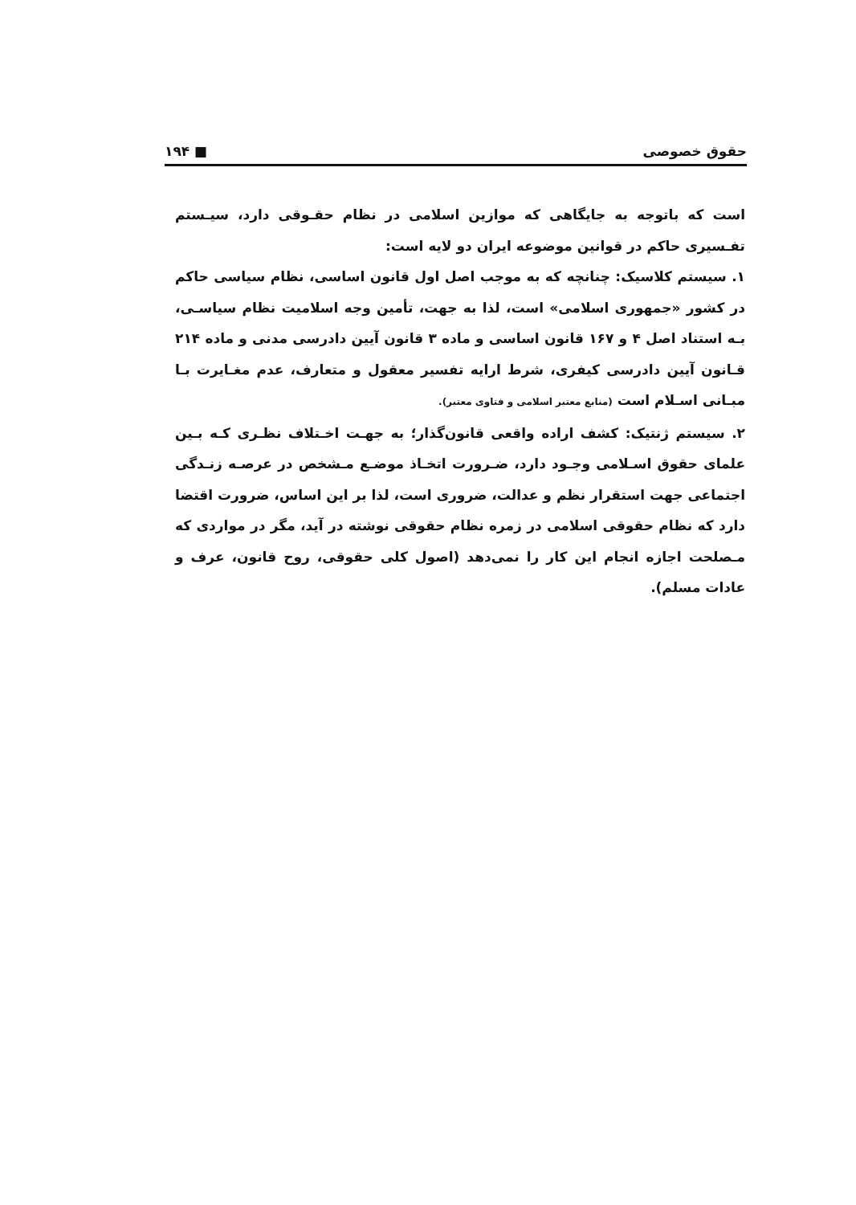حقوق خصوصی ■ ۱۹۴
است که باتوجه به جایگاهی که موازین اسلامی در نظام حقـوقی دارد، سیـستم تفـسیری حاکم در قوانین موضوعه ایران دو لایه است:
۱. سیستم کلاسیک: چنانچه که به موجب اصل اول قانون اساسی، نظام سیاسی حاکم در کشور «جمهوری اسلامی» است، لذا به جهت، تأمین وجه اسلامیت نظام سیاسـی، بـه استناد اصل ۴ و ۱۶۷ قانون اساسی و ماده ۳ قانون آیین دادرسی مدنی و ماده ۲۱۴ قـانون آیین دادرسی کیفری، شرط ارایه تفسیر معقول و متعارف، عدم مغـایرت بـا مبـانی اسـلام است (منابع معتبر اسلامی و فتاوی معتبر).
۲. سیستم ژنتیک: کشف اراده واقعی قانون‌گذار؛ به جهـت اخـتلاف نظـری کـه بـین علمای حقوق اسـلامی وجـود دارد، ضـرورت اتخـاذ موضـع مـشخص در عرصـه زنـدگی اجتماعی جهت استقرار نظم و عدالت، ضروری است، لذا بر این اساس، ضرورت اقتضا دارد که نظام حقوقی اسلامی در زمره نظام حقوقی نوشته در آید، مگر در مواردی که مـصلحت اجازه انجام این کار را نمی‌دهد (اصول کلی حقوقی، روح قانون، عرف و عادات مسلم).